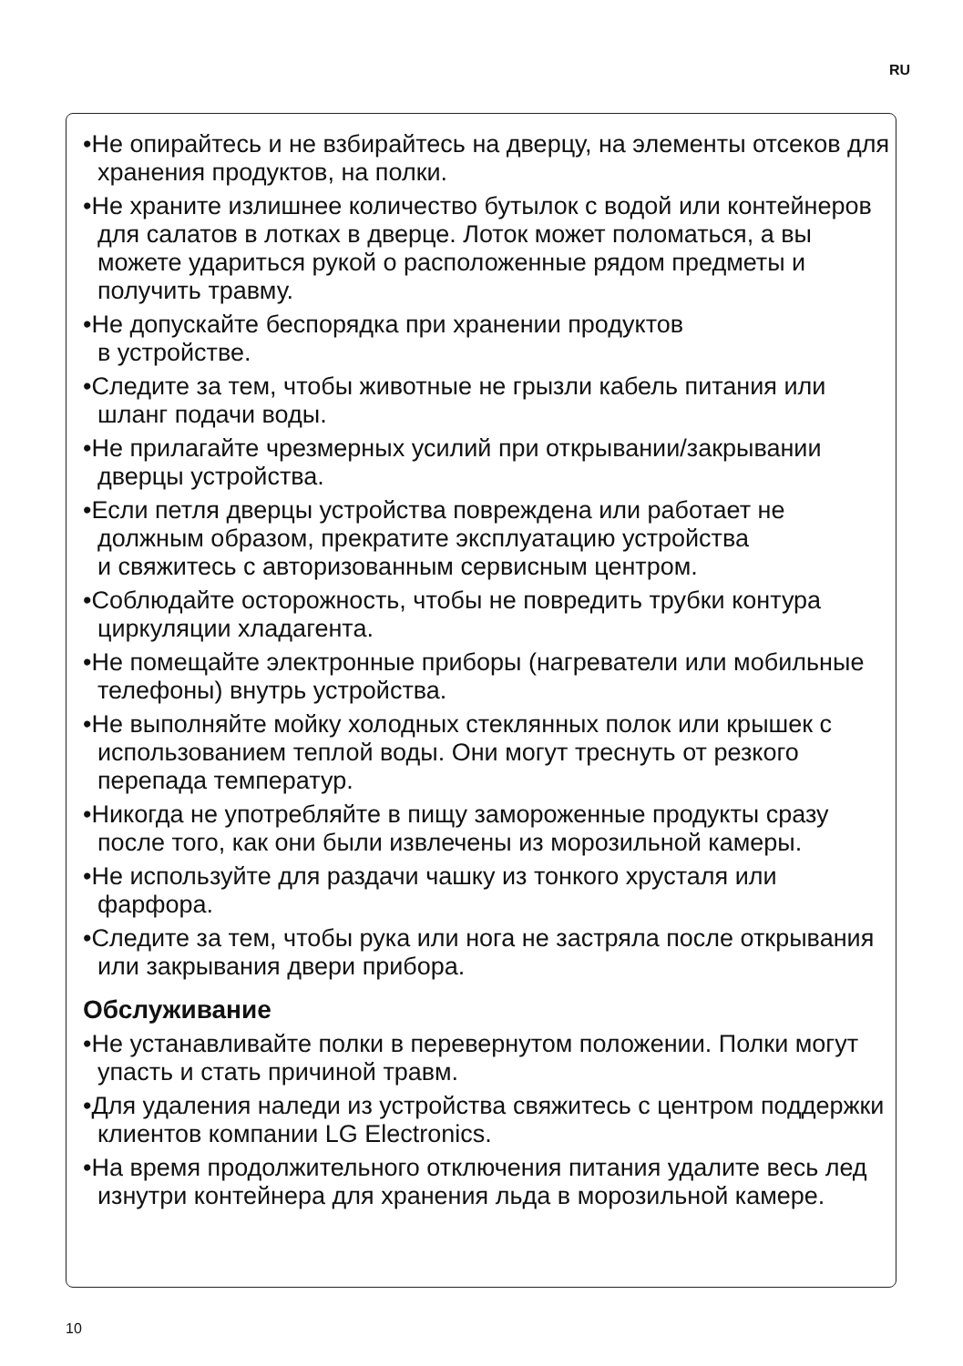RU
•Не опирайтесь и не взбирайтесь на дверцу, на элементы отсеков для хранения продуктов, на полки.
•Не храните излишнее количество бутылок с водой или контейнеров для салатов в лотках в дверце. Лоток может поломаться, а вы можете удариться рукой о расположенные рядом предметы и получить травму.
•Не допускайте беспорядка при хранении продуктов
в устройстве.
•Следите за тем, чтобы животные не грызли кабель питания или шланг подачи воды.
•Не прилагайте чрезмерных усилий при открывании/закрывании дверцы устройства.
•Если петля дверцы устройства повреждена или работает не должным образом, прекратите эксплуатацию устройства
и свяжитесь с авторизованным сервисным центром.
•Соблюдайте осторожность, чтобы не повредить трубки контура циркуляции хладагента.
•Не помещайте электронные приборы (нагреватели или мобильные телефоны) внутрь устройства.
•Не выполняйте мойку холодных стеклянных полок или крышек с использованием теплой воды. Они могут треснуть от резкого перепада температур.
•Никогда не употребляйте в пищу замороженные продукты сразу после того, как они были извлечены из морозильной камеры.
•Не используйте для раздачи чашку из тонкого хрусталя или фарфора.
•Следите за тем, чтобы рука или нога не застряла после открывания или закрывания двери прибора.
Обслуживание
•Не устанавливайте полки в перевернутом положении. Полки могут упасть и стать причиной травм.
•Для удаления наледи из устройства свяжитесь с центром поддержки клиентов компании LG Electronics.
•На время продолжительного отключения питания удалите весь лед изнутри контейнера для хранения льда в морозильной камере.
10